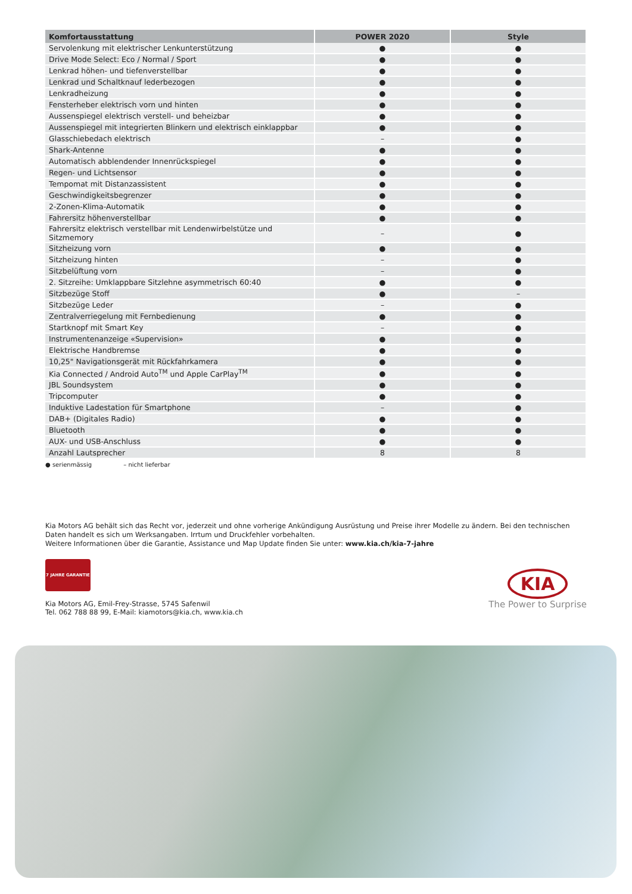| Komfortausstattung | POWER 2020 | Style |
| --- | --- | --- |
| Servolenkung mit elektrischer Lenkunterstützung | ● | ● |
| Drive Mode Select: Eco / Normal / Sport | ● | ● |
| Lenkrad höhen- und tiefenverstellbar | ● | ● |
| Lenkrad und Schaltknauf lederbezogen | ● | ● |
| Lenkradheizung | ● | ● |
| Fensterheber elektrisch vorn und hinten | ● | ● |
| Aussenspiegel elektrisch verstell- und beheizbar | ● | ● |
| Aussenspiegel mit integrierten Blinkern und elektrisch einklappbar | ● | ● |
| Glasschiebedach elektrisch | – | ● |
| Shark-Antenne | ● | ● |
| Automatisch abblendender Innenrückspiegel | ● | ● |
| Regen- und Lichtsensor | ● | ● |
| Tempomat mit Distanzassistent | ● | ● |
| Geschwindigkeitsbegrenzer | ● | ● |
| 2-Zonen-Klima-Automatik | ● | ● |
| Fahrersitz höhenverstellbar | ● | ● |
| Fahrersitz elektrisch verstellbar mit Lendenwirbelstütze und Sitzmemory | – | ● |
| Sitzheizung vorn | ● | ● |
| Sitzheizung hinten | – | ● |
| Sitzbelüftung vorn | – | ● |
| 2. Sitzreihe: Umklappbare Sitzlehne asymmetrisch 60:40 | ● | ● |
| Sitzbezüge Stoff | ● | – |
| Sitzbezüge Leder | – | ● |
| Zentralverriegelung mit Fernbedienung | ● | ● |
| Startknopf mit Smart Key | – | ● |
| Instrumentenanzeige «Supervision» | ● | ● |
| Elektrische Handbremse | ● | ● |
| 10,25" Navigationsgerät mit Rückfahrkamera | ● | ● |
| Kia Connected / Android Auto<sup>TM</sup> und Apple CarPlay<sup>TM</sup> | ● | ● |
| JBL Soundsystem | ● | ● |
| Tripcomputer | ● | ● |
| Induktive Ladestation für Smartphone | – | ● |
| DAB+ (Digitales Radio) | ● | ● |
| Bluetooth | ● | ● |
| AUX- und USB-Anschluss | ● | ● |
| Anzahl Lautsprecher | 8 | 8 |
● serienmässig – nicht lieferbar
Kia Motors AG behält sich das Recht vor, jederzeit und ohne vorherige Ankündigung Ausrüstung und Preise ihrer Modelle zu ändern. Bei den technischen Daten handelt es sich um Werksangaben. Irrtum und Druckfehler vorbehalten.
Weitere Informationen über die Garantie, Assistance und Map Update finden Sie unter: www.kia.ch/kia-7-jahre
7 JAHRE GARANTIE
Kia Motors AG, Emil-Frey-Strasse, 5745 Safenwil
Tel. 062 788 88 99, E-Mail: kiamotors@kia.ch, www.kia.ch
KIA
The Power to Surprise